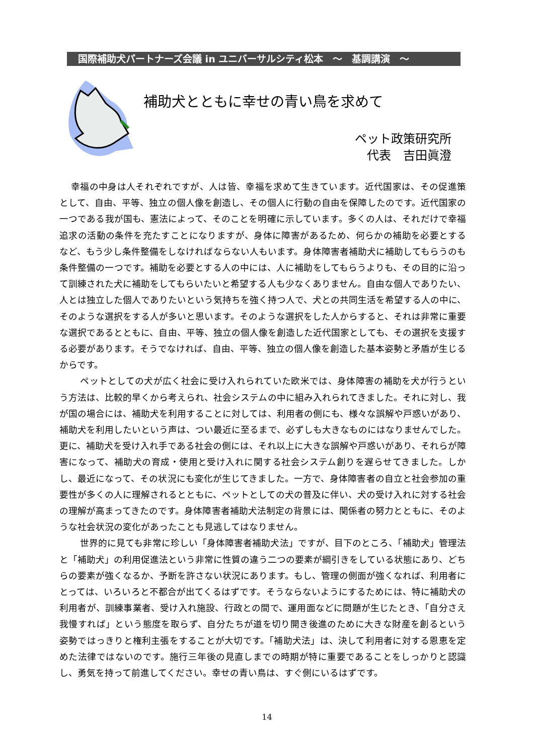国際補助犬パートナーズ会議 in ユニバーサルシティ松本　～　基調講演　～
補助犬とともに幸せの青い鳥を求めて
ペット政策研究所
代表　吉田眞澄
幸福の中身は人それぞれですが、人は皆、幸福を求めて生きています。近代国家は、その促進策として、自由、平等、独立の個人像を創造し、その個人に行動の自由を保障したのです。近代国家の一つである我が国も、憲法によって、そのことを明確に示しています。多くの人は、それだけで幸福追求の活動の条件を充たすことになりますが、身体に障害があるため、何らかの補助を必要とするなど、もう少し条件整備をしなければならない人もいます。身体障害者補助犬に補助してもらうのも条件整備の一つです。補助を必要とする人の中には、人に補助をしてもらうよりも、その目的に沿って訓練された犬に補助をしてもらいたいと希望する人も少なくありません。自由な個人でありたい、人とは独立した個人でありたいという気持ちを強く持つ人で、犬との共同生活を希望する人の中に、そのような選択をする人が多いと思います。そのような選択をした人からすると、それは非常に重要な選択であるとともに、自由、平等、独立の個人像を創造した近代国家としても、その選択を支援する必要があります。そうでなければ、自由、平等、独立の個人像を創造した基本姿勢と矛盾が生じるからです。
　ペットとしての犬が広く社会に受け入れられていた欧米では、身体障害の補助を犬が行うという方法は、比較的早くから考えられ、社会システムの中に組み入れられてきました。それに対し、我が国の場合には、補助犬を利用することに対しては、利用者の側にも、様々な誤解や戸惑いがあり、補助犬を利用したいという声は、つい最近に至るまで、必ずしも大きなものにはなりませんでした。更に、補助犬を受け入れ手である社会の側には、それ以上に大きな誤解や戸惑いがあり、それらが障害になって、補助犬の育成・使用と受け入れに関する社会システム創りを遅らせてきました。しかし、最近になって、その状況にも変化が生じてきました。一方で、身体障害者の自立と社会参加の重要性が多くの人に理解されるとともに、ペットとしての犬の普及に伴い、犬の受け入れに対する社会の理解が高まってきたのです。身体障害者補助犬法制定の背景には、関係者の努力とともに、そのような社会状況の変化があったことも見逃してはなりません。
　世界的に見ても非常に珍しい「身体障害者補助犬法」ですが、目下のところ、「補助犬」管理法と「補助犬」の利用促進法という非常に性質の違う二つの要素が綱引きをしている状態にあり、どちらの要素が強くなるか、予断を許さない状況にあります。もし、管理の側面が強くなれば、利用者にとっては、いろいろと不都合が出てくるはずです。そうならないようにするためには、特に補助犬の利用者が、訓練事業者、受け入れ施設、行政との間で、運用面などに問題が生じたとき、「自分さえ我慢すれば」という態度を取らず、自分たちが道を切り開き後進のために大きな財産を創るという姿勢ではっきりと権利主張をすることが大切です。「補助犬法」は、決して利用者に対する恩恵を定めた法律ではないのです。施行三年後の見直しまでの時期が特に重要であることをしっかりと認識し、勇気を持って前進してください。幸せの青い鳥は、すぐ側にいるはずです。
14